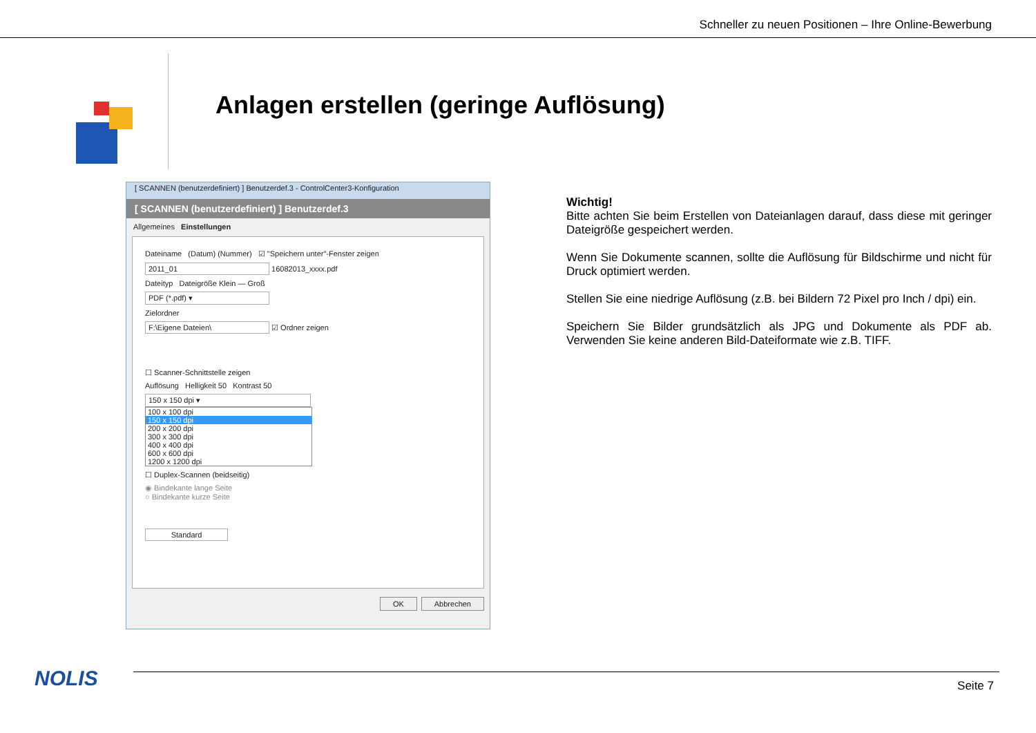Schneller zu neuen Positionen – Ihre Online-Bewerbung
Anlagen erstellen (geringe Auflösung)
[ SCANNEN (benutzerdefiniert) ] Benutzerdef.3 - ControlCenter3-Konfiguration
[ SCANNEN (benutzerdefiniert) ] Benutzerdef.3
Allgemeines Einstellungen
Dateiname (Datum) (Nummer) ☑ "Speichern unter"-Fenster zeigen
2011_01 16082013_xxxx.pdf
Dateityp Dateigröße Klein — Groß
PDF (*.pdf) ▾
Zielordner
F:\Eigene Dateien\ ☑ Ordner zeigen
☐ Scanner-Schnittstelle zeigen
Auflösung Helligkeit 50 Kontrast 50
150 x 150 dpi ▾
100 x 100 dpi
150 x 150 dpi
200 x 200 dpi
300 x 300 dpi
400 x 400 dpi
600 x 600 dpi
1200 x 1200 dpi
☐ Duplex-Scannen (beidseitig)
◉ Bindekante lange Seite
○ Bindekante kurze Seite
Standard
OK Abbrechen
Wichtig!
Bitte achten Sie beim Erstellen von Dateianlagen darauf, dass diese mit geringer Dateigröße gespeichert werden.
Wenn Sie Dokumente scannen, sollte die Auflösung für Bildschirme und nicht für Druck optimiert werden.
Stellen Sie eine niedrige Auflösung (z.B. bei Bildern 72 Pixel pro Inch / dpi) ein.
Speichern Sie Bilder grundsätzlich als JPG und Dokumente als PDF ab. Verwenden Sie keine anderen Bild-Dateiformate wie z.B. TIFF.
NOLIS Seite 7